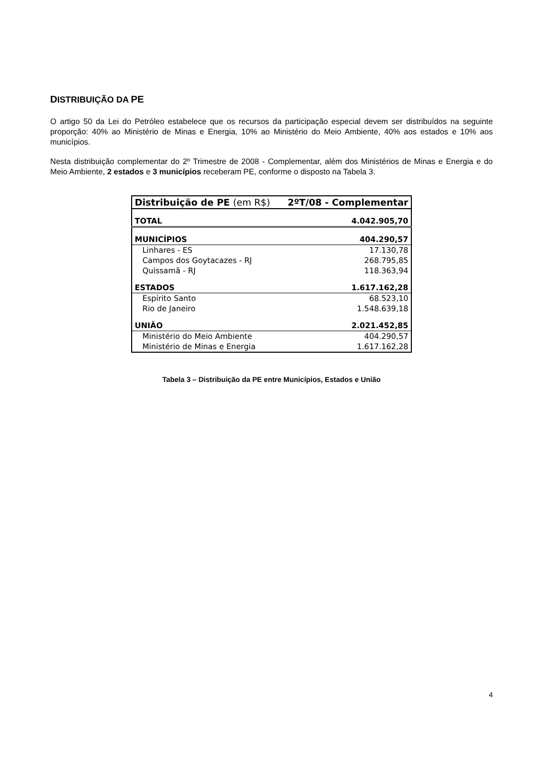DISTRIBUIÇÃO DA PE
O artigo 50 da Lei do Petróleo estabelece que os recursos da participação especial devem ser distribuídos na seguinte proporção: 40% ao Ministério de Minas e Energia, 10% ao Ministério do Meio Ambiente, 40% aos estados e 10% aos municípios.
Nesta distribuição complementar do 2º Trimestre de 2008 - Complementar, além dos Ministérios de Minas e Energia e do Meio Ambiente, 2 estados e 3 municípios receberam PE, conforme o disposto na Tabela 3.
| Distribuição de PE (em R$) | 2ºT/08 - Complementar |
| TOTAL | 4.042.905,70 |
| MUNICÍPIOS | 404.290,57 |
| Linhares - ES | 17.130,78 |
| Campos dos Goytacazes - RJ | 268.795,85 |
| Quissamã - RJ | 118.363,94 |
| ESTADOS | 1.617.162,28 |
| Espírito Santo | 68.523,10 |
| Rio de Janeiro | 1.548.639,18 |
| UNIÃO | 2.021.452,85 |
| Ministério do Meio Ambiente | 404.290,57 |
| Ministério de Minas e Energia | 1.617.162,28 |
Tabela 3 – Distribuição da PE entre Municípios, Estados e União
4